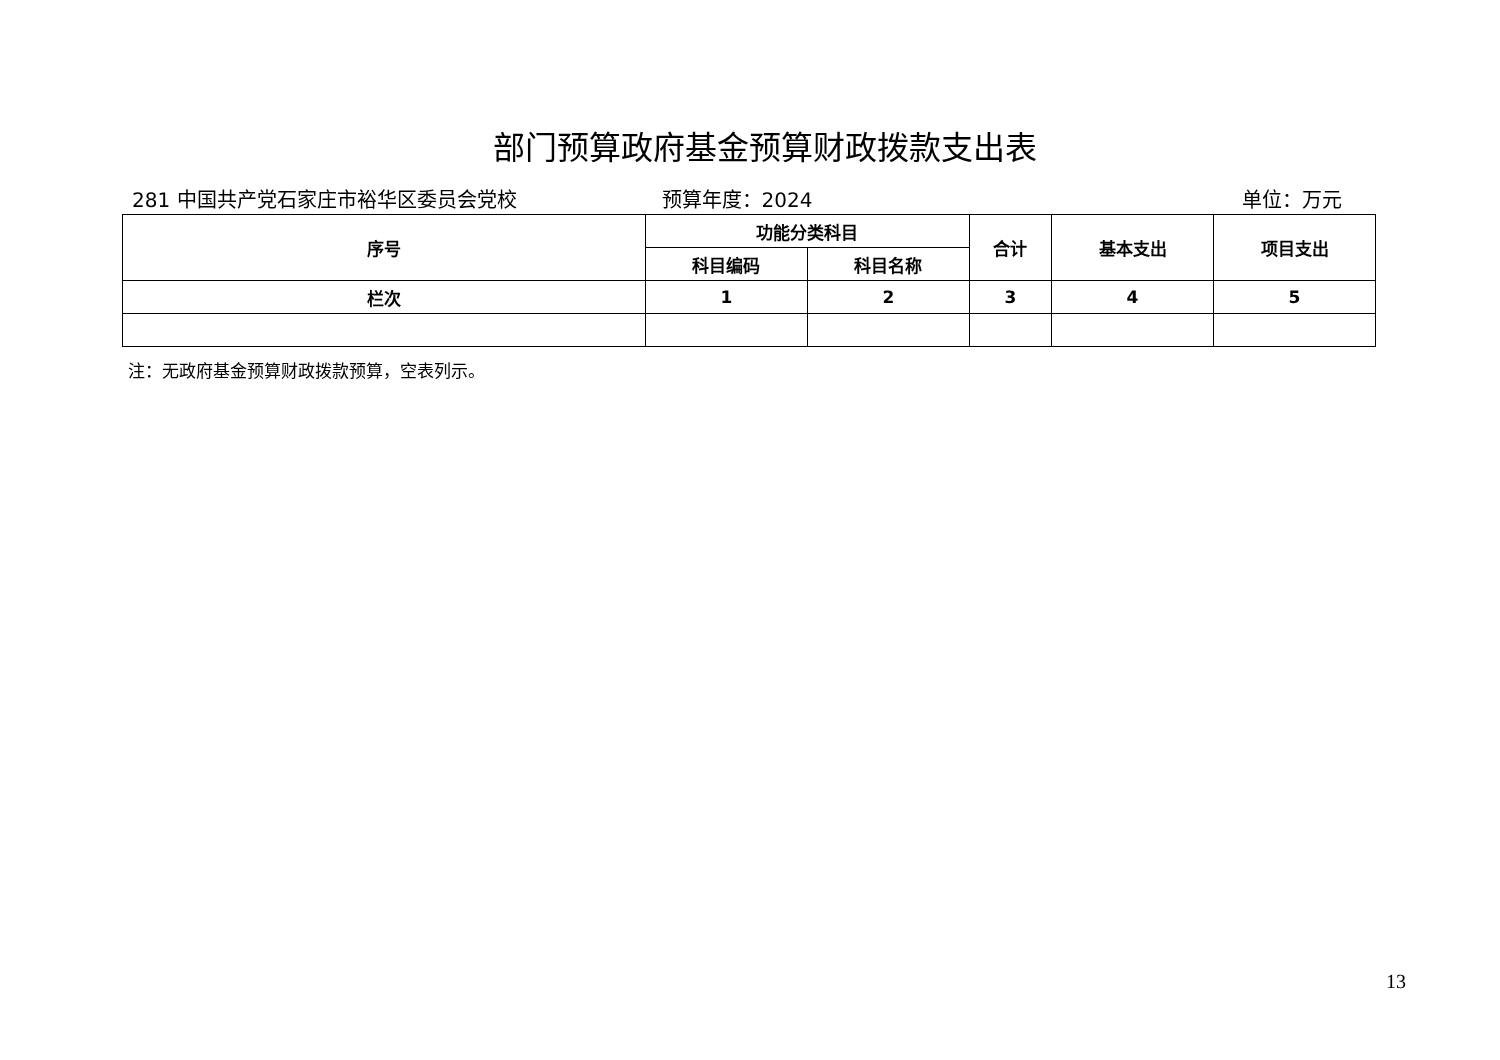部门预算政府基金预算财政拨款支出表
281 中国共产党石家庄市裕华区委员会党校
预算年度：2024 单位：万元
| 序号 | 功能分类科目 | | 合计 | 基本支出 | 项目支出 |
| --- | --- | --- | --- | --- | --- |
| | 科目编码 | 科目名称 | | | |
| 栏次 | 1 | 2 | 3 | 4 | 5 |
注：无政府基金预算财政拨款预算，空表列示。
13